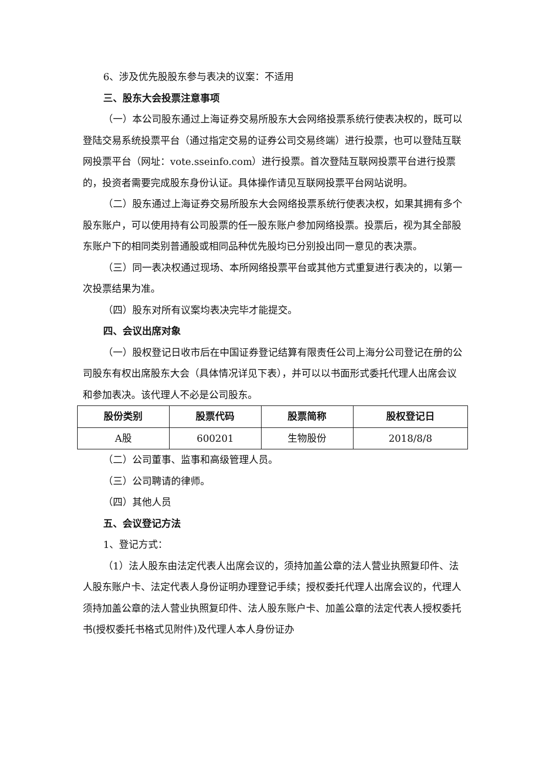6、涉及优先股股东参与表决的议案：不适用
三、股东大会投票注意事项
（一）本公司股东通过上海证券交易所股东大会网络投票系统行使表决权的，既可以登陆交易系统投票平台（通过指定交易的证券公司交易终端）进行投票，也可以登陆互联网投票平台（网址：vote.sseinfo.com）进行投票。首次登陆互联网投票平台进行投票的，投资者需要完成股东身份认证。具体操作请见互联网投票平台网站说明。
（二）股东通过上海证券交易所股东大会网络投票系统行使表决权，如果其拥有多个股东账户，可以使用持有公司股票的任一股东账户参加网络投票。投票后，视为其全部股东账户下的相同类别普通股或相同品种优先股均已分别投出同一意见的表决票。
（三）同一表决权通过现场、本所网络投票平台或其他方式重复进行表决的，以第一次投票结果为准。
（四）股东对所有议案均表决完毕才能提交。
四、会议出席对象
（一）股权登记日收市后在中国证券登记结算有限责任公司上海分公司登记在册的公司股东有权出席股东大会（具体情况详见下表），并可以以书面形式委托代理人出席会议和参加表决。该代理人不必是公司股东。
| 股份类别 | 股票代码 | 股票简称 | 股权登记日 |
| --- | --- | --- | --- |
| A股 | 600201 | 生物股份 | 2018/8/8 |
（二）公司董事、监事和高级管理人员。
（三）公司聘请的律师。
（四）其他人员
五、会议登记方法
1、登记方式：
（1）法人股东由法定代表人出席会议的，须持加盖公章的法人营业执照复印件、法人股东账户卡、法定代表人身份证明办理登记手续；授权委托代理人出席会议的，代理人须持加盖公章的法人营业执照复印件、法人股东账户卡、加盖公章的法定代表人授权委托书(授权委托书格式见附件)及代理人本人身份证办